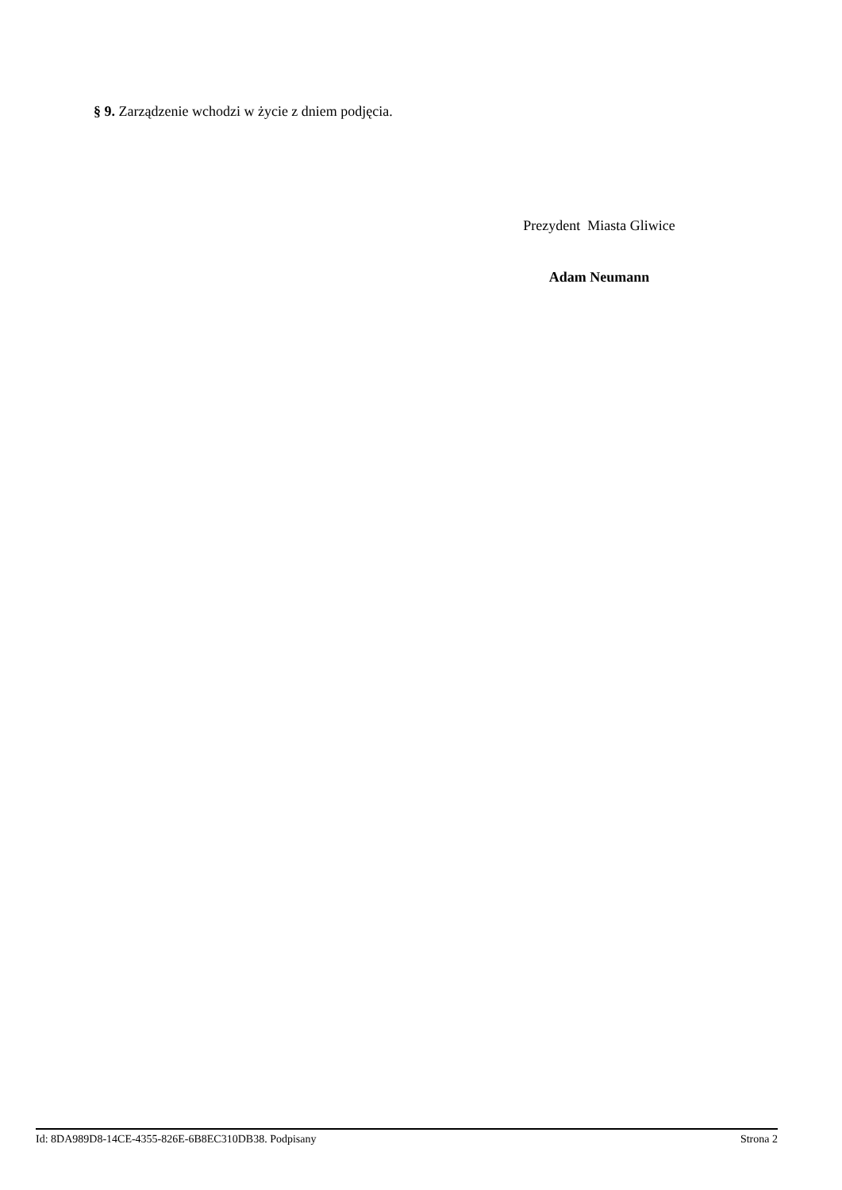§ 9. Zarządzenie wchodzi w życie z dniem podjęcia.
Prezydent Miasta Gliwice
Adam Neumann
Id: 8DA989D8-14CE-4355-826E-6B8EC310DB38. Podpisany Strona 2